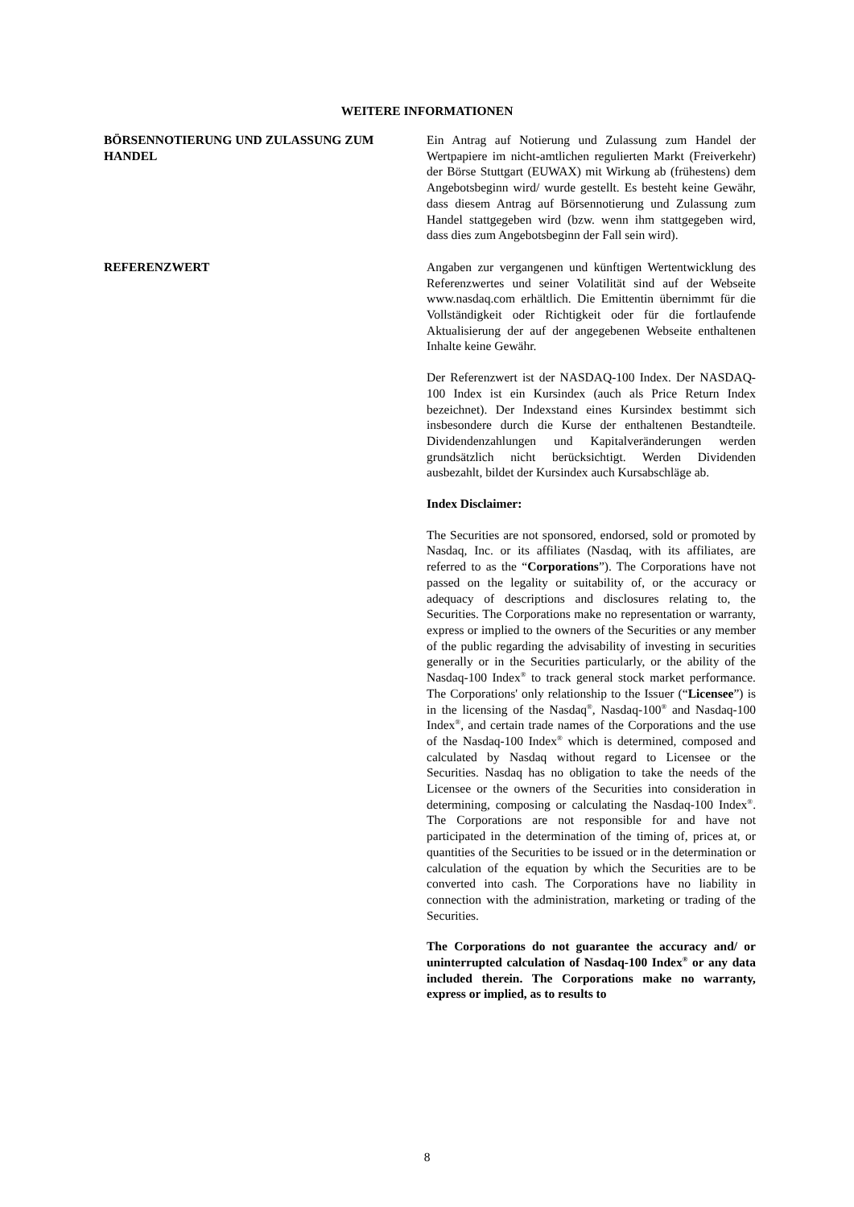WEITERE INFORMATIONEN
BÖRSENNOTIERUNG UND ZULASSUNG ZUM HANDEL Ein Antrag auf Notierung und Zulassung zum Handel der Wertpapiere im nicht-amtlichen regulierten Markt (Freiverkehr) der Börse Stuttgart (EUWAX) mit Wirkung ab (frühestens) dem Angebotsbeginn wird/ wurde gestellt. Es besteht keine Gewähr, dass diesem Antrag auf Börsennotierung und Zulassung zum Handel stattgegeben wird (bzw. wenn ihm stattgegeben wird, dass dies zum Angebotsbeginn der Fall sein wird).
REFERENZWERT Angaben zur vergangenen und künftigen Wertentwicklung des Referenzwertes und seiner Volatilität sind auf der Webseite www.nasdaq.com erhältlich. Die Emittentin übernimmt für die Vollständigkeit oder Richtigkeit oder für die fortlaufende Aktualisierung der auf der angegebenen Webseite enthaltenen Inhalte keine Gewähr.
Der Referenzwert ist der NASDAQ-100 Index. Der NASDAQ-100 Index ist ein Kursindex (auch als Price Return Index bezeichnet). Der Indexstand eines Kursindex bestimmt sich insbesondere durch die Kurse der enthaltenen Bestandteile. Dividendenzahlungen und Kapitalveränderungen werden grundsätzlich nicht berücksichtigt. Werden Dividenden ausbezahlt, bildet der Kursindex auch Kursabschläge ab.
Index Disclaimer:
The Securities are not sponsored, endorsed, sold or promoted by Nasdaq, Inc. or its affiliates (Nasdaq, with its affiliates, are referred to as the “Corporations”). The Corporations have not passed on the legality or suitability of, or the accuracy or adequacy of descriptions and disclosures relating to, the Securities. The Corporations make no representation or warranty, express or implied to the owners of the Securities or any member of the public regarding the advisability of investing in securities generally or in the Securities particularly, or the ability of the Nasdaq-100 Index<sup>®</sup> to track general stock market performance. The Corporations' only relationship to the Issuer (“Licensee”) is in the licensing of the Nasdaq<sup>®</sup>, Nasdaq-100<sup>®</sup> and Nasdaq-100 Index<sup>®</sup>, and certain trade names of the Corporations and the use of the Nasdaq-100 Index<sup>®</sup> which is determined, composed and calculated by Nasdaq without regard to Licensee or the Securities. Nasdaq has no obligation to take the needs of the Licensee or the owners of the Securities into consideration in determining, composing or calculating the Nasdaq-100 Index<sup>®</sup>. The Corporations are not responsible for and have not participated in the determination of the timing of, prices at, or quantities of the Securities to be issued or in the determination or calculation of the equation by which the Securities are to be converted into cash. The Corporations have no liability in connection with the administration, marketing or trading of the Securities.
The Corporations do not guarantee the accuracy and/ or uninterrupted calculation of Nasdaq-100 Index<sup>®</sup> or any data included therein. The Corporations make no warranty, express or implied, as to results to
8